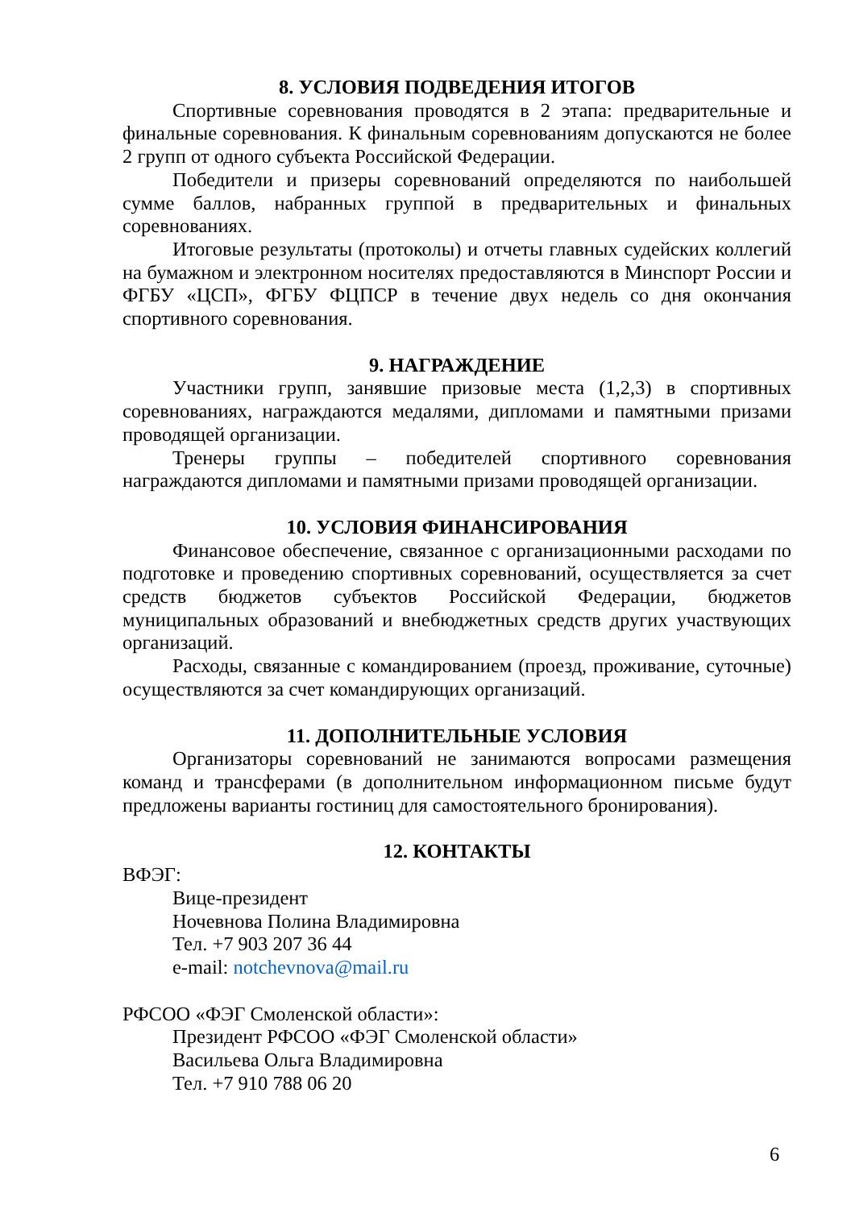8. УСЛОВИЯ ПОДВЕДЕНИЯ ИТОГОВ
Спортивные соревнования проводятся в 2 этапа: предварительные и финальные соревнования. К финальным соревнованиям допускаются не более 2 групп от одного субъекта Российской Федерации.
Победители и призеры соревнований определяются по наибольшей сумме баллов, набранных группой в предварительных и финальных соревнованиях.
Итоговые результаты (протоколы) и отчеты главных судейских коллегий на бумажном и электронном носителях предоставляются в Минспорт России и ФГБУ «ЦСП», ФГБУ ФЦПСР в течение двух недель со дня окончания спортивного соревнования.
9. НАГРАЖДЕНИЕ
Участники групп, занявшие призовые места (1,2,3) в спортивных соревнованиях, награждаются медалями, дипломами и памятными призами проводящей организации.
Тренеры группы – победителей спортивного соревнования награждаются дипломами и памятными призами проводящей организации.
10. УСЛОВИЯ ФИНАНСИРОВАНИЯ
Финансовое обеспечение, связанное с организационными расходами по подготовке и проведению спортивных соревнований, осуществляется за счет средств бюджетов субъектов Российской Федерации, бюджетов муниципальных образований и внебюджетных средств других участвующих организаций.
Расходы, связанные с командированием (проезд, проживание, суточные) осуществляются за счет командирующих организаций.
11. ДОПОЛНИТЕЛЬНЫЕ УСЛОВИЯ
Организаторы соревнований не занимаются вопросами размещения команд и трансферами (в дополнительном информационном письме будут предложены варианты гостиниц для самостоятельного бронирования).
12. КОНТАКТЫ
ВФЭГ:
Вице-президент
Ночевнова Полина Владимировна
Тел. +7 903 207 36 44
e-mail: notchevnova@mail.ru
РФСОО «ФЭГ Смоленской области»:
Президент РФСОО «ФЭГ Смоленской области»
Васильева Ольга Владимировна
Тел. +7 910 788 06 20
6